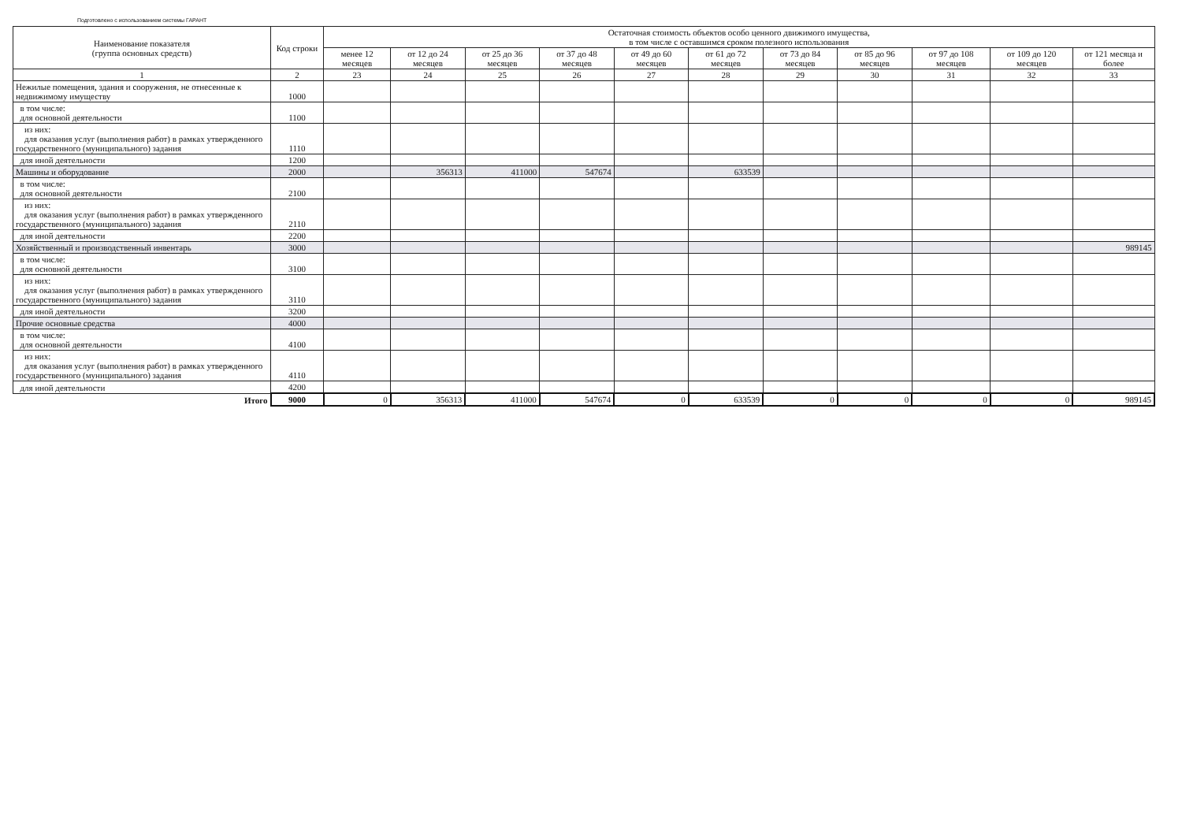Подготовлено с использованием системы ГАРАНТ
| Наименование показателя (группа основных средств) | Код строки | Остаточная стоимость объектов особо ценного движимого имущества, в том числе с оставшимся сроком полезного использования | | | | | | | | | | |
| --- | --- | --- | --- | --- | --- | --- | --- | --- | --- | --- | --- | --- |
| | | менее 12 месяцев | от 12 до 24 месяцев | от 25 до 36 месяцев | от 37 до 48 месяцев | от 49 до 60 месяцев | от 61 до 72 месяцев | от 73 до 84 месяцев | от 85 до 96 месяцев | от 97 до 108 месяцев | от 109 до 120 месяцев | от 121 месяца и более |
| 1 | 2 | 23 | 24 | 25 | 26 | 27 | 28 | 29 | 30 | 31 | 32 | 33 |
| Нежилые помещения, здания и сооружения, не отнесенные к недвижимому имуществу | 1000 | | | | | | | | | | | |
| в том числе: для основной деятельности | 1100 | | | | | | | | | | | |
| из них: для оказания услуг (выполнения работ) в рамках утвержденного государственного (муниципального) задания | 1110 | | | | | | | | | | | |
| для иной деятельности | 1200 | | | | | | | | | | | |
| Машины и оборудование | 2000 | | 356313 | 411000 | 547674 | | 633539 | | | | | |
| в том числе: для основной деятельности | 2100 | | | | | | | | | | | |
| из них: для оказания услуг (выполнения работ) в рамках утвержденного государственного (муниципального) задания | 2110 | | | | | | | | | | | |
| для иной деятельности | 2200 | | | | | | | | | | | |
| Хозяйственный и производственный инвентарь | 3000 | | | | | | | | | | | 989145 |
| в том числе: для основной деятельности | 3100 | | | | | | | | | | | |
| из них: для оказания услуг (выполнения работ) в рамках утвержденного государственного (муниципального) задания | 3110 | | | | | | | | | | | |
| для иной деятельности | 3200 | | | | | | | | | | | |
| Прочие основные средства | 4000 | | | | | | | | | | | |
| в том числе: для основной деятельности | 4100 | | | | | | | | | | | |
| из них: для оказания услуг (выполнения работ) в рамках утвержденного государственного (муниципального) задания | 4110 | | | | | | | | | | | |
| для иной деятельности | 4200 | | | | | | | | | | | |
| Итого | 9000 | 0 | 356313 | 411000 | 547674 | 0 | 633539 | 0 | 0 | 0 | 0 | 989145 |